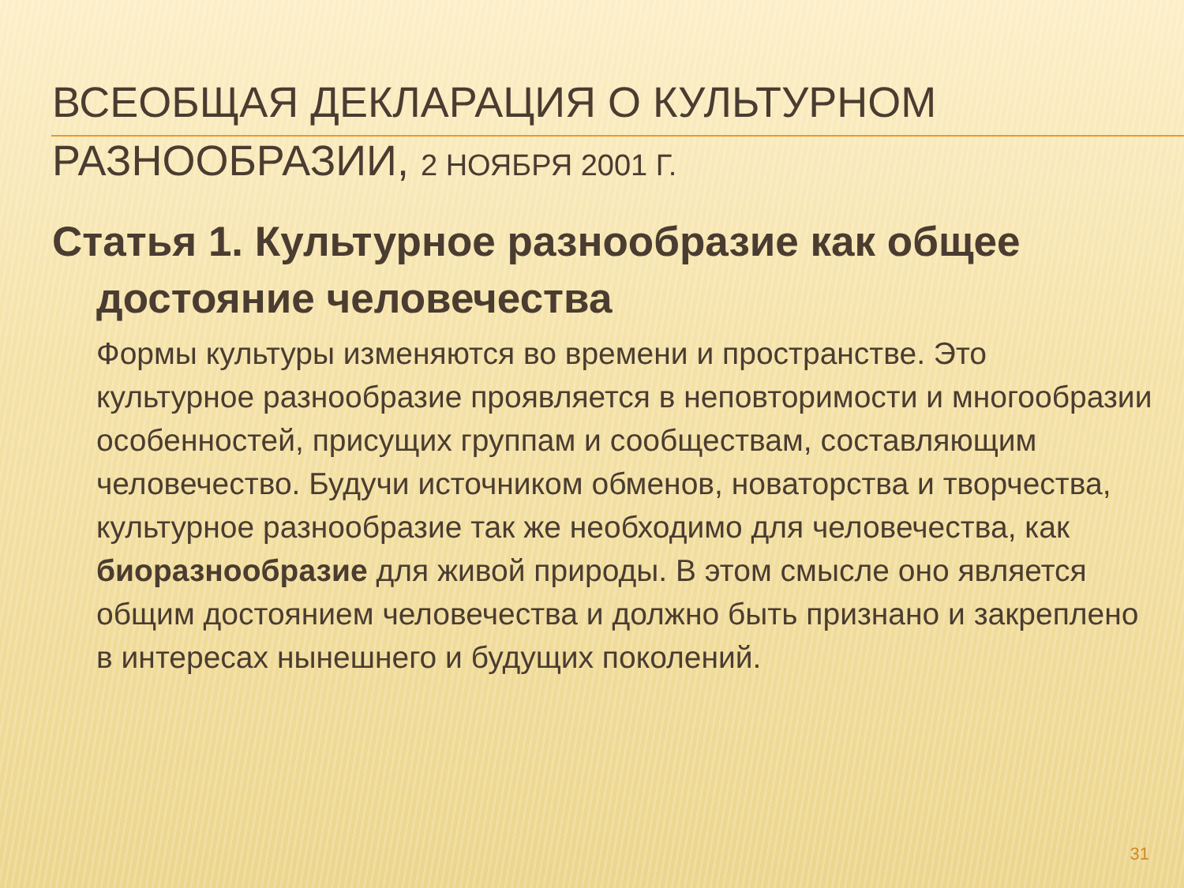ВСЕОБЩАЯ ДЕКЛАРАЦИЯ О КУЛЬТУРНОМ РАЗНООБРАЗИИ, 2 НОЯБРЯ 2001 Г.
Статья 1. Культурное разнообразие как общее достояние человечества
Формы культуры изменяются во времени и пространстве. Это культурное разнообразие проявляется в неповторимости и многообразии особенностей, присущих группам и сообществам, составляющим человечество. Будучи источником обменов, новаторства и творчества, культурное разнообразие так же необходимо для человечества, как биоразнообразие для живой природы. В этом смысле оно является общим достоянием человечества и должно быть признано и закреплено в интересах нынешнего и будущих поколений.
31